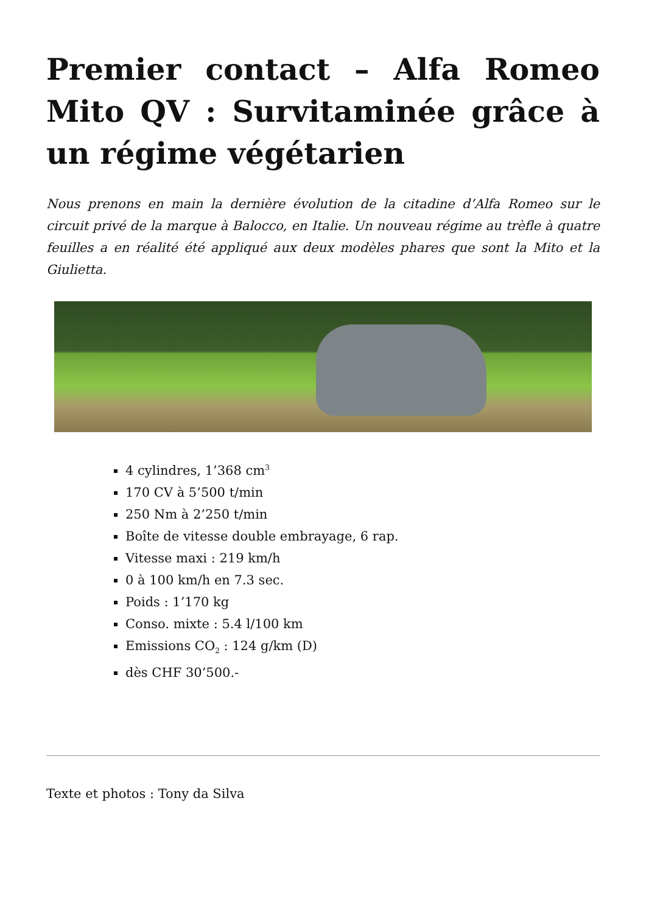Premier contact – Alfa Romeo Mito QV : Survitaminée grâce à un régime végétarien
Nous prenons en main la dernière évolution de la citadine d’Alfa Romeo sur le circuit privé de la marque à Balocco, en Italie. Un nouveau régime au trèfle à quatre feuilles a en réalité été appliqué aux deux modèles phares que sont la Mito et la Giulietta.
4 cylindres, 1’368 cm<sup>3</sup>
170 CV à 5’500 t/min
250 Nm à 2’250 t/min
Boîte de vitesse double embrayage, 6 rap.
Vitesse maxi : 219 km/h
0 à 100 km/h en 7.3 sec.
Poids : 1’170 kg
Conso. mixte : 5.4 l/100 km
Emissions CO<sub>2</sub> : 124 g/km (D)
dès CHF 30’500.-
Texte et photos : Tony da Silva